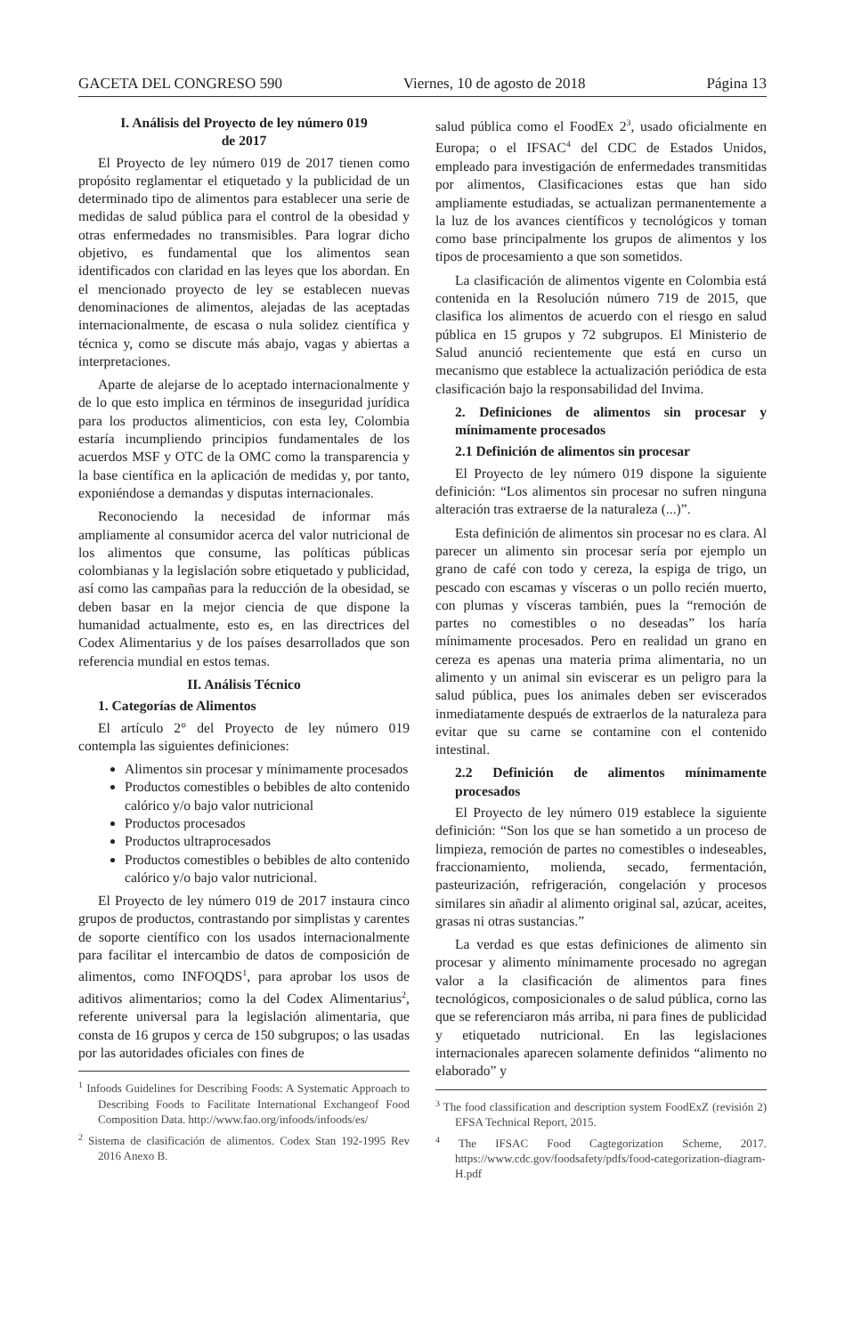GACETA DEL CONGRESO 590 Viernes, 10 de agosto de 2018 Página 13
I. Análisis del Proyecto de ley número 019
de 2017
El Proyecto de ley número 019 de 2017 tienen como propósito reglamentar el etiquetado y la publicidad de un determinado tipo de alimentos para establecer una serie de medidas de salud pública para el control de la obesidad y otras enfermedades no transmisibles. Para lograr dicho objetivo, es fundamental que los alimentos sean identificados con claridad en las leyes que los abordan. En el mencionado proyecto de ley se establecen nuevas denominaciones de alimentos, alejadas de las aceptadas internacionalmente, de escasa o nula solidez científica y técnica y, como se discute más abajo, vagas y abiertas a interpretaciones.
Aparte de alejarse de lo aceptado internacionalmente y de lo que esto implica en términos de inseguridad jurídica para los productos alimenticios, con esta ley, Colombia estaría incumpliendo principios fundamentales de los acuerdos MSF y OTC de la OMC como la transparencia y la base científica en la aplicación de medidas y, por tanto, exponiéndose a demandas y disputas internacionales.
Reconociendo la necesidad de informar más ampliamente al consumidor acerca del valor nutricional de los alimentos que consume, las políticas públicas colombianas y la legislación sobre etiquetado y publicidad, así como las campañas para la reducción de la obesidad, se deben basar en la mejor ciencia de que dispone la humanidad actualmente, esto es, en las directrices del Codex Alimentarius y de los países desarrollados que son referencia mundial en estos temas.
II. Análisis Técnico
1. Categorías de Alimentos
El artículo 2° del Proyecto de ley número 019 contempla las siguientes definiciones:
Alimentos sin procesar y mínimamente procesados
Productos comestibles o bebibles de alto contenido calórico y/o bajo valor nutricional
Productos procesados
Productos ultraprocesados
Productos comestibles o bebibles de alto contenido calórico y/o bajo valor nutricional.
El Proyecto de ley número 019 de 2017 instaura cinco grupos de productos, contrastando por simplistas y carentes de soporte científico con los usados internacionalmente para facilitar el intercambio de datos de composición de alimentos, como INFOQDS<sup>1</sup>, para aprobar los usos de aditivos alimentarios; como la del Codex Alimentarius<sup>2</sup>, referente universal para la legislación alimentaria, que consta de 16 grupos y cerca de 150 subgrupos; o las usadas por las autoridades oficiales con fines de
<sup>1</sup> Infoods Guidelines for Describing Foods: A Systematic Approach to Describing Foods to Facilitate International Exchangeof Food Composition Data. http://www.fao.org/infoods/infoods/es/
<sup>2</sup> Sistema de clasificación de alimentos. Codex Stan 192-1995 Rev 2016 Anexo B.
salud pública como el FoodEx 2<sup>3</sup>, usado oficialmente en Europa; o el IFSAC<sup>4</sup> del CDC de Estados Unidos, empleado para investigación de enfermedades transmitidas por alimentos, Clasificaciones estas que han sido ampliamente estudiadas, se actualizan permanentemente a la luz de los avances científicos y tecnológicos y toman como base principalmente los grupos de alimentos y los tipos de procesamiento a que son sometidos.
La clasificación de alimentos vigente en Colombia está contenida en la Resolución número 719 de 2015, que clasifica los alimentos de acuerdo con el riesgo en salud pública en 15 grupos y 72 subgrupos. El Ministerio de Salud anunció recientemente que está en curso un mecanismo que establece la actualización periódica de esta clasificación bajo la responsabilidad del Invima.
2. Definiciones de alimentos sin procesar y mínimamente procesados
2.1 Definición de alimentos sin procesar
El Proyecto de ley número 019 dispone la siguiente definición: “Los alimentos sin procesar no sufren ninguna alteración tras extraerse de la naturaleza (...)”.
Esta definición de alimentos sin procesar no es clara. Al parecer un alimento sin procesar sería por ejemplo un grano de café con todo y cereza, la espiga de trigo, un pescado con escamas y vísceras o un pollo recién muerto, con plumas y vísceras también, pues la “remoción de partes no comestibles o no deseadas” los haría mínimamente procesados. Pero en realidad un grano en cereza es apenas una materia prima alimentaria, no un alimento y un animal sin eviscerar es un peligro para la salud pública, pues los animales deben ser eviscerados inmediatamente después de extraerlos de la naturaleza para evitar que su carne se contamine con el contenido intestinal.
2.2 Definición de alimentos mínimamente procesados
El Proyecto de ley número 019 establece la siguiente definición: “Son los que se han sometido a un proceso de limpieza, remoción de partes no comestibles o indeseables, fraccionamiento, molienda, secado, fermentación, pasteurización, refrigeración, congelación y procesos similares sin añadir al alimento original sal, azúcar, aceites, grasas ni otras sustancias.”
La verdad es que estas definiciones de alimento sin procesar y alimento mínimamente procesado no agregan valor a la clasificación de alimentos para fines tecnológicos, composicionales o de salud pública, corno las que se referenciaron más arriba, ni para fines de publicidad y etiquetado nutricional. En las legislaciones internacionales aparecen solamente definidos “alimento no elaborado” y
<sup>3</sup> The food classification and description system FoodExZ (revisión 2) EFSA Technical Report, 2015.
<sup>4</sup> The IFSAC Food Cagtegorization Scheme, 2017. https://www.cdc.gov/foodsafety/pdfs/food-categorization-diagram-H.pdf